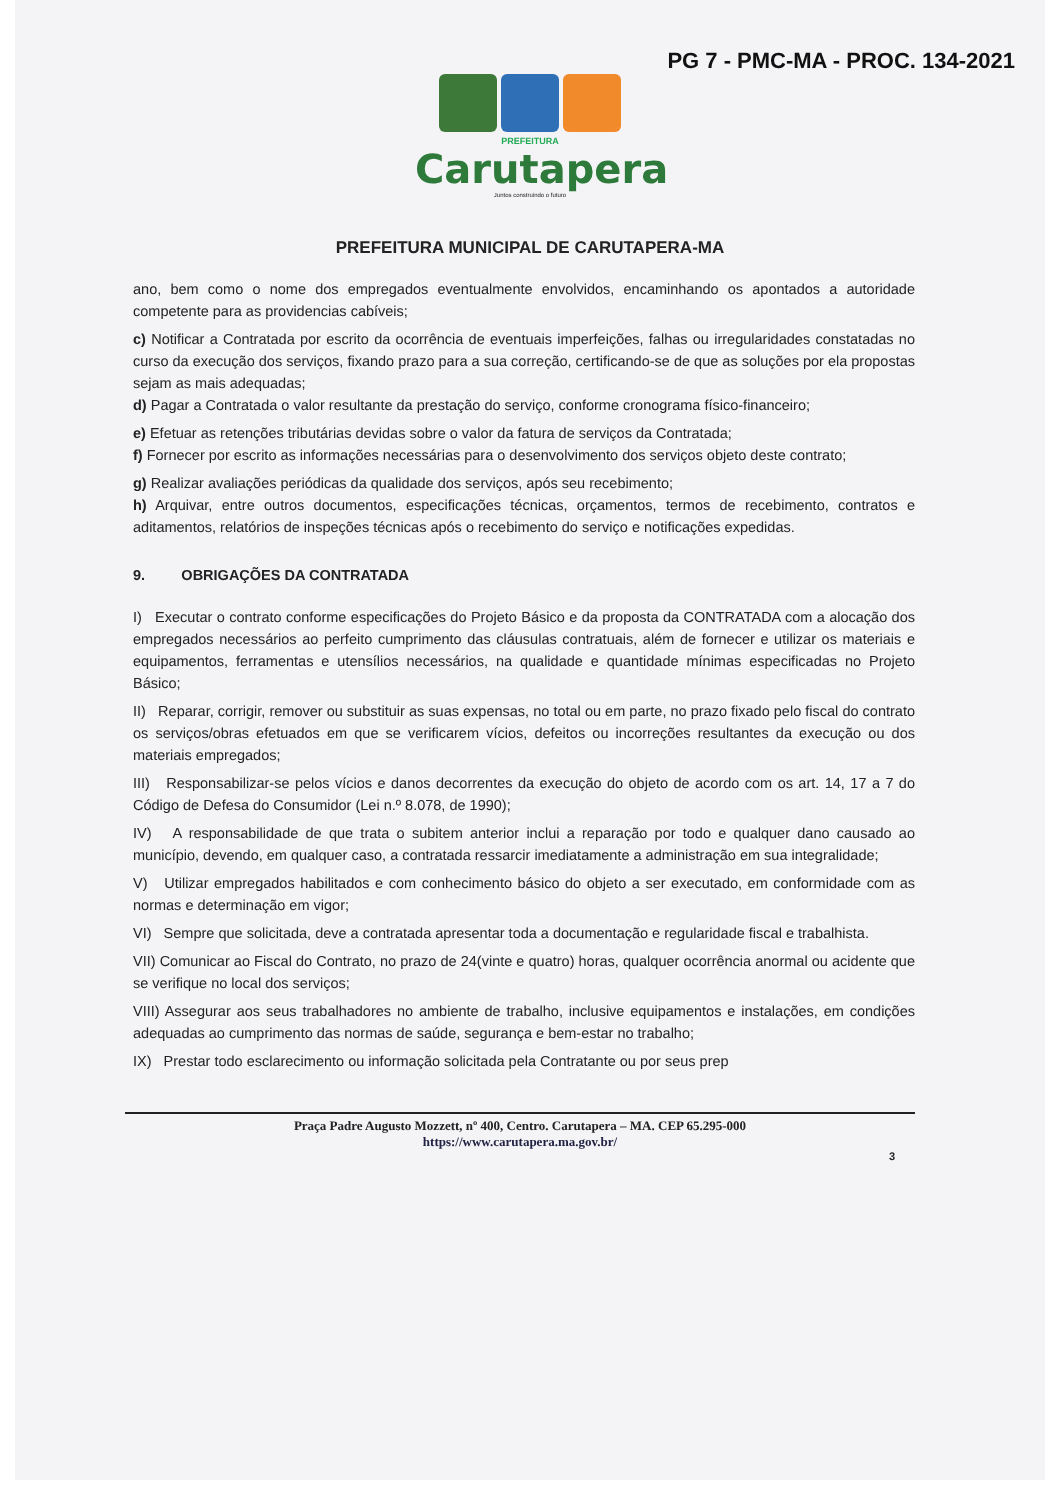PG 7 - PMC-MA - PROC. 134-2021
PREFEITURA
Carutapera
Juntos construindo o futuro
PREFEITURA MUNICIPAL DE CARUTAPERA-MA
ano, bem como o nome dos empregados eventualmente envolvidos, encaminhando os apontados a autoridade competente para as providencias cabíveis;
c) Notificar a Contratada por escrito da ocorrência de eventuais imperfeições, falhas ou irregularidades constatadas no curso da execução dos serviços, fixando prazo para a sua correção, certificando-se de que as soluções por ela propostas sejam as mais adequadas;
d) Pagar a Contratada o valor resultante da prestação do serviço, conforme cronograma físico-financeiro;
e) Efetuar as retenções tributárias devidas sobre o valor da fatura de serviços da Contratada;
f) Fornecer por escrito as informações necessárias para o desenvolvimento dos serviços objeto deste contrato;
g) Realizar avaliações periódicas da qualidade dos serviços, após seu recebimento;
h) Arquivar, entre outros documentos, especificações técnicas, orçamentos, termos de recebimento, contratos e aditamentos, relatórios de inspeções técnicas após o recebimento do serviço e notificações expedidas.
9. OBRIGAÇÕES DA CONTRATADA
I) Executar o contrato conforme especificações do Projeto Básico e da proposta da CONTRATADA com a alocação dos empregados necessários ao perfeito cumprimento das cláusulas contratuais, além de fornecer e utilizar os materiais e equipamentos, ferramentas e utensílios necessários, na qualidade e quantidade mínimas especificadas no Projeto Básico;
II) Reparar, corrigir, remover ou substituir as suas expensas, no total ou em parte, no prazo fixado pelo fiscal do contrato os serviços/obras efetuados em que se verificarem vícios, defeitos ou incorreções resultantes da execução ou dos materiais empregados;
III) Responsabilizar-se pelos vícios e danos decorrentes da execução do objeto de acordo com os art. 14, 17 a 7 do Código de Defesa do Consumidor (Lei n.º 8.078, de 1990);
IV) A responsabilidade de que trata o subitem anterior inclui a reparação por todo e qualquer dano causado ao município, devendo, em qualquer caso, a contratada ressarcir imediatamente a administração em sua integralidade;
V) Utilizar empregados habilitados e com conhecimento básico do objeto a ser executado, em conformidade com as normas e determinação em vigor;
VI) Sempre que solicitada, deve a contratada apresentar toda a documentação e regularidade fiscal e trabalhista.
VII) Comunicar ao Fiscal do Contrato, no prazo de 24(vinte e quatro) horas, qualquer ocorrência anormal ou acidente que se verifique no local dos serviços;
VIII) Assegurar aos seus trabalhadores no ambiente de trabalho, inclusive equipamentos e instalações, em condições adequadas ao cumprimento das normas de saúde, segurança e bem-estar no trabalho;
IX) Prestar todo esclarecimento ou informação solicitada pela Contratante ou por seus prep
Praça Padre Augusto Mozzett, nº 400, Centro. Carutapera – MA. CEP 65.295-000
https://www.carutapera.ma.gov.br/
3